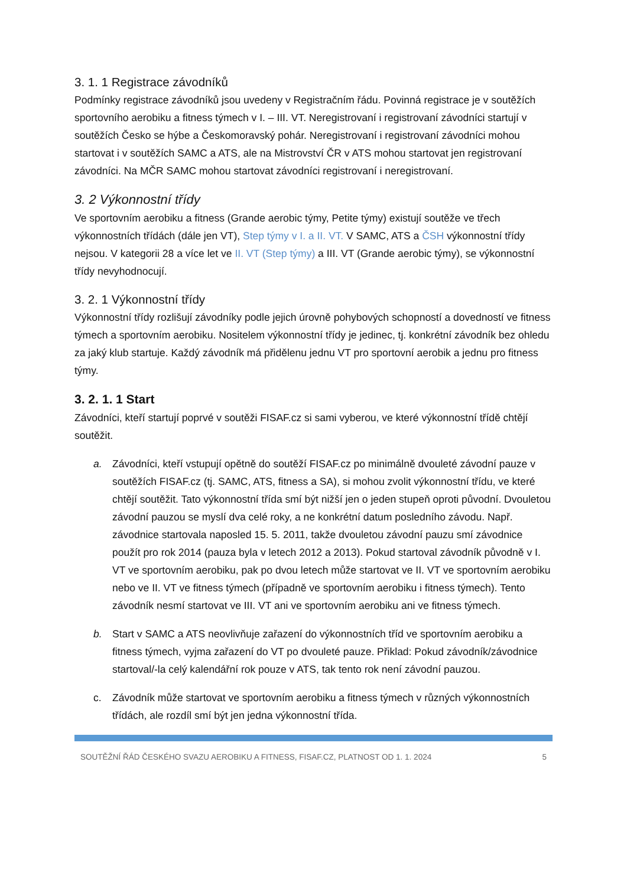3. 1. 1 Registrace závodníků
Podmínky registrace závodníků jsou uvedeny v Registračním řádu. Povinná registrace je v soutěžích sportovního aerobiku a fitness týmech v I. – III. VT. Neregistrovaní i registrovaní závodníci startují v soutěžích Česko se hýbe a Českomoravský pohár. Neregistrovaní i registrovaní závodníci mohou startovat i v soutěžích SAMC a ATS, ale na Mistrovství ČR v ATS mohou startovat jen registrovaní závodníci. Na MČR SAMC mohou startovat závodníci registrovaní i neregistrovaní.
3. 2 Výkonnostní třídy
Ve sportovním aerobiku a fitness (Grande aerobic týmy, Petite týmy) existují soutěže ve třech výkonnostních třídách (dále jen VT), Step týmy v I. a II. VT. V SAMC, ATS a ČSH výkonnostní třídy nejsou. V kategorii 28 a více let ve II. VT (Step týmy) a III. VT (Grande aerobic týmy), se výkonnostní třídy nevyhodnocují.
3. 2. 1 Výkonnostní třídy
Výkonnostní třídy rozlišují závodníky podle jejich úrovně pohybových schopností a dovedností ve fitness týmech a sportovním aerobiku. Nositelem výkonnostní třídy je jedinec, tj. konkrétní závodník bez ohledu za jaký klub startuje. Každý závodník má přidělenu jednu VT pro sportovní aerobik a jednu pro fitness týmy.
3. 2. 1. 1 Start
Závodníci, kteří startují poprvé v soutěži FISAF.cz si sami vyberou, ve které výkonnostní třídě chtějí soutěžit.
a. Závodníci, kteří vstupují opětně do soutěží FISAF.cz po minimálně dvouleté závodní pauze v soutěžích FISAF.cz (tj. SAMC, ATS, fitness a SA), si mohou zvolit výkonnostní třídu, ve které chtějí soutěžit. Tato výkonnostní třída smí být nižší jen o jeden stupeň oproti původní. Dvouletou závodní pauzou se myslí dva celé roky, a ne konkrétní datum posledního závodu. Např. závodnice startovala naposled 15. 5. 2011, takže dvouletou závodní pauzu smí závodnice použít pro rok 2014 (pauza byla v letech 2012 a 2013). Pokud startoval závodník původně v I. VT ve sportovním aerobiku, pak po dvou letech může startovat ve II. VT ve sportovním aerobiku nebo ve II. VT ve fitness týmech (případně ve sportovním aerobiku i fitness týmech). Tento závodník nesmí startovat ve III. VT ani ve sportovním aerobiku ani ve fitness týmech.
b. Start v SAMC a ATS neovlivňuje zařazení do výkonnostních tříd ve sportovním aerobiku a fitness týmech, vyjma zařazení do VT po dvouleté pauze. Přiklad: Pokud závodník/závodnice startoval/-la celý kalendářní rok pouze v ATS, tak tento rok není závodní pauzou.
c. Závodník může startovat ve sportovním aerobiku a fitness týmech v různých výkonnostních třídách, ale rozdíl smí být jen jedna výkonnostní třída.
SOUTĚŽNÍ ŘÁD ČESKÉHO SVAZU AEROBIKU A FITNESS, FISAF.CZ, PLATNOST OD 1. 1. 2024 5